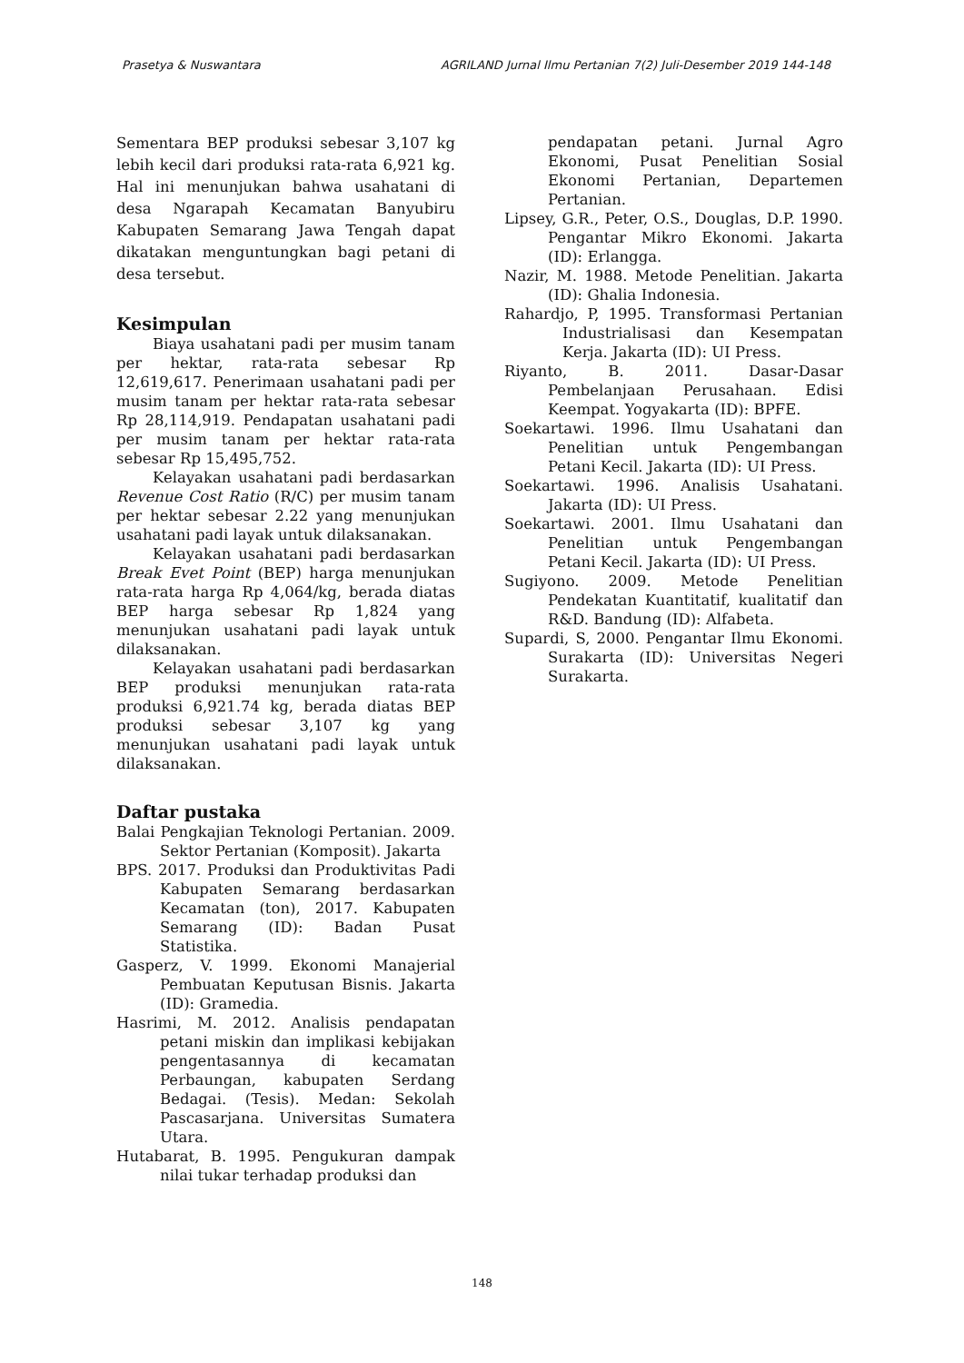Prasetya & Nuswantara AGRILAND Jurnal Ilmu Pertanian 7(2) Juli-Desember 2019 144-148
Sementara BEP produksi sebesar 3,107 kg lebih kecil dari produksi rata-rata 6,921 kg. Hal ini menunjukan bahwa usahatani di desa Ngarapah Kecamatan Banyubiru Kabupaten Semarang Jawa Tengah dapat dikatakan menguntungkan bagi petani di desa tersebut.
Kesimpulan
Biaya usahatani padi per musim tanam per hektar, rata-rata sebesar Rp 12,619,617. Penerimaan usahatani padi per musim tanam per hektar rata-rata sebesar Rp 28,114,919. Pendapatan usahatani padi per musim tanam per hektar rata-rata sebesar Rp 15,495,752.
Kelayakan usahatani padi berdasarkan Revenue Cost Ratio (R/C) per musim tanam per hektar sebesar 2.22 yang menunjukan usahatani padi layak untuk dilaksanakan.
Kelayakan usahatani padi berdasarkan Break Evet Point (BEP) harga menunjukan rata-rata harga Rp 4,064/kg, berada diatas BEP harga sebesar Rp 1,824 yang menunjukan usahatani padi layak untuk dilaksanakan.
Kelayakan usahatani padi berdasarkan BEP produksi menunjukan rata-rata produksi 6,921.74 kg, berada diatas BEP produksi sebesar 3,107 kg yang menunjukan usahatani padi layak untuk dilaksanakan.
Daftar pustaka
Balai Pengkajian Teknologi Pertanian. 2009. Sektor Pertanian (Komposit). Jakarta
BPS. 2017. Produksi dan Produktivitas Padi Kabupaten Semarang berdasarkan Kecamatan (ton), 2017. Kabupaten Semarang (ID): Badan Pusat Statistika.
Gasperz, V. 1999. Ekonomi Manajerial Pembuatan Keputusan Bisnis. Jakarta (ID): Gramedia.
Hasrimi, M. 2012. Analisis pendapatan petani miskin dan implikasi kebijakan pengentasannya di kecamatan Perbaungan, kabupaten Serdang Bedagai. (Tesis). Medan: Sekolah Pascasarjana. Universitas Sumatera Utara.
Hutabarat, B. 1995. Pengukuran dampak nilai tukar terhadap produksi dan
pendapatan petani. Jurnal Agro Ekonomi, Pusat Penelitian Sosial Ekonomi Pertanian, Departemen Pertanian.
Lipsey, G.R., Peter, O.S., Douglas, D.P. 1990. Pengantar Mikro Ekonomi. Jakarta (ID): Erlangga.
Nazir, M. 1988. Metode Penelitian. Jakarta (ID): Ghalia Indonesia.
Rahardjo, P, 1995. Transformasi Pertanian Industrialisasi dan Kesempatan Kerja. Jakarta (ID): UI Press.
Riyanto, B. 2011. Dasar-Dasar Pembelanjaan Perusahaan. Edisi Keempat. Yogyakarta (ID): BPFE.
Soekartawi. 1996. Ilmu Usahatani dan Penelitian untuk Pengembangan Petani Kecil. Jakarta (ID): UI Press.
Soekartawi. 1996. Analisis Usahatani. Jakarta (ID): UI Press.
Soekartawi. 2001. Ilmu Usahatani dan Penelitian untuk Pengembangan Petani Kecil. Jakarta (ID): UI Press.
Sugiyono. 2009. Metode Penelitian Pendekatan Kuantitatif, kualitatif dan R&D. Bandung (ID): Alfabeta.
Supardi, S, 2000. Pengantar Ilmu Ekonomi. Surakarta (ID): Universitas Negeri Surakarta.
148